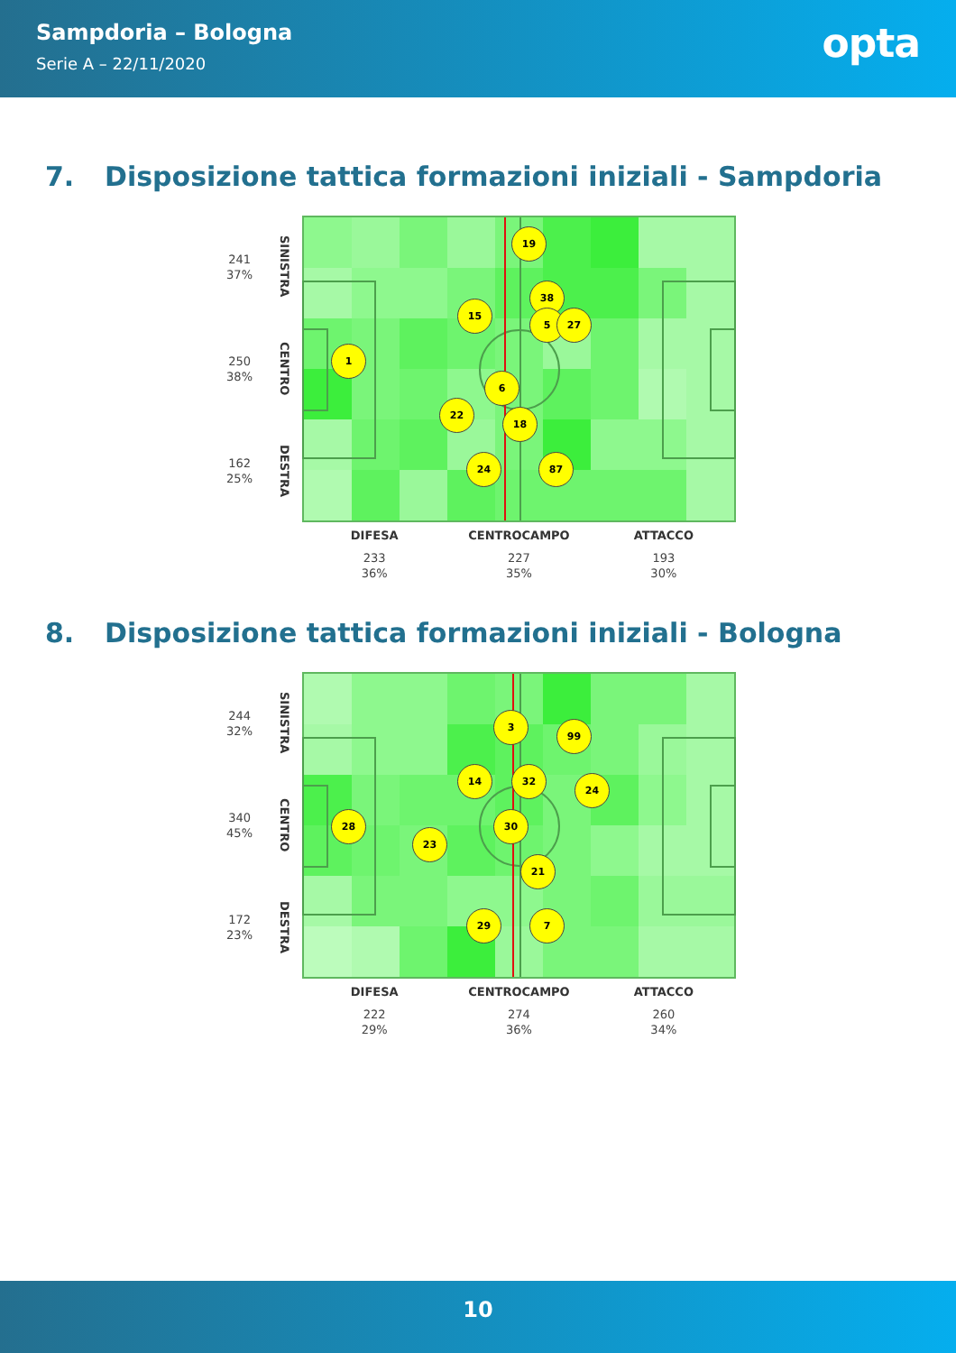Sampdoria – Bologna
Serie A – 22/11/2020
opta
7. Disposizione tattica formazioni iniziali - Sampdoria
241
37%
SINISTRA
250
38%
CENTRO
162
25%
DESTRA
19
38
15
5
27
1
6
22
18
24
87
DIFESA
233
36%
CENTROCAMPO
227
35%
ATTACCO
193
30%
8. Disposizione tattica formazioni iniziali - Bologna
244
32%
SINISTRA
340
45%
CENTRO
172
23%
DESTRA
3
99
14
32
24
28
23
30
21
29
7
DIFESA
222
29%
CENTROCAMPO
274
36%
ATTACCO
260
34%
10